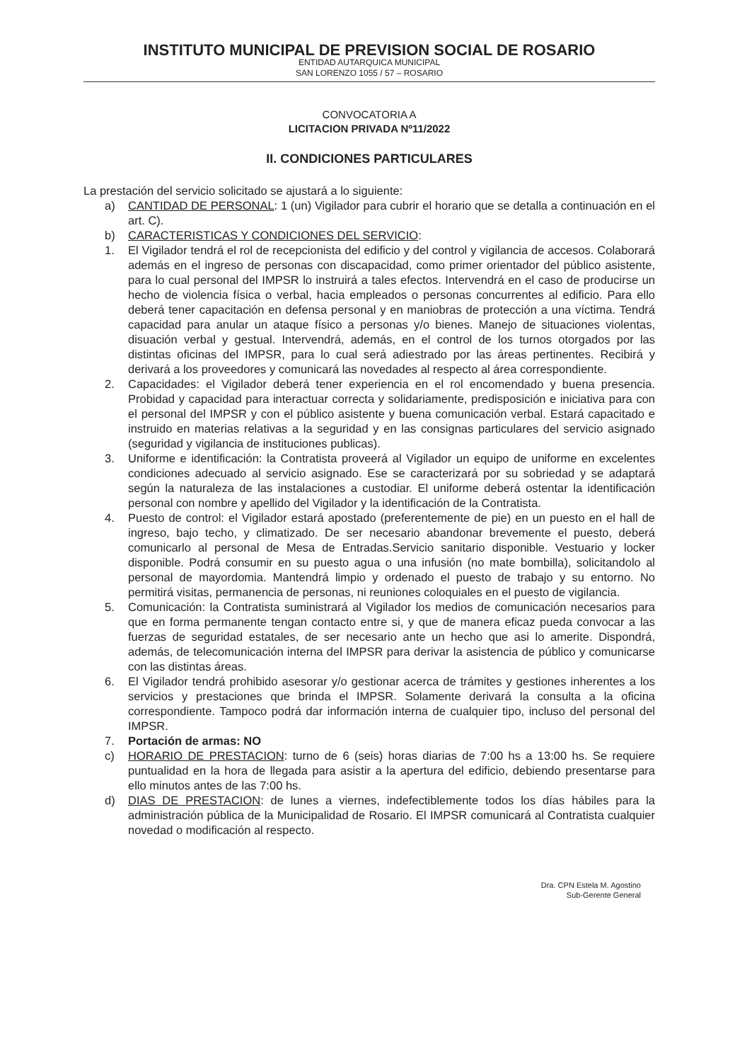INSTITUTO MUNICIPAL DE PREVISION SOCIAL DE ROSARIO
ENTIDAD AUTARQUICA MUNICIPAL
SAN LORENZO 1055 / 57 – ROSARIO
CONVOCATORIA A
LICITACION PRIVADA Nº11/2022
II. CONDICIONES PARTICULARES
La prestación del servicio solicitado se ajustará a lo siguiente:
a) CANTIDAD DE PERSONAL: 1 (un) Vigilador para cubrir el horario que se detalla a continuación en el art. C).
b) CARACTERISTICAS Y CONDICIONES DEL SERVICIO:
1. El Vigilador tendrá el rol de recepcionista del edificio y del control y vigilancia de accesos. Colaborará además en el ingreso de personas con discapacidad, como primer orientador del público asistente, para lo cual personal del IMPSR lo instruirá a tales efectos. Intervendrá en el caso de producirse un hecho de violencia física o verbal, hacia empleados o personas concurrentes al edificio. Para ello deberá tener capacitación en defensa personal y en maniobras de protección a una víctima. Tendrá capacidad para anular un ataque físico a personas y/o bienes. Manejo de situaciones violentas, disuación verbal y gestual. Intervendrá, además, en el control de los turnos otorgados por las distintas oficinas del IMPSR, para lo cual será adiestrado por las áreas pertinentes. Recibirá y derivará a los proveedores y comunicará las novedades al respecto al área correspondiente.
2. Capacidades: el Vigilador deberá tener experiencia en el rol encomendado y buena presencia. Probidad y capacidad para interactuar correcta y solidariamente, predisposición e iniciativa para con el personal del IMPSR y con el público asistente y buena comunicación verbal. Estará capacitado e instruido en materias relativas a la seguridad y en las consignas particulares del servicio asignado (seguridad y vigilancia de instituciones publicas).
3. Uniforme e identificación: la Contratista proveerá al Vigilador un equipo de uniforme en excelentes condiciones adecuado al servicio asignado. Ese se caracterizará por su sobriedad y se adaptará según la naturaleza de las instalaciones a custodiar. El uniforme deberá ostentar la identificación personal con nombre y apellido del Vigilador y la identificación de la Contratista.
4. Puesto de control: el Vigilador estará apostado (preferentemente de pie) en un puesto en el hall de ingreso, bajo techo, y climatizado. De ser necesario abandonar brevemente el puesto, deberá comunicarlo al personal de Mesa de Entradas.Servicio sanitario disponible. Vestuario y locker disponible. Podrá consumir en su puesto agua o una infusión (no mate bombilla), solicitandolo al personal de mayordomia. Mantendrá limpio y ordenado el puesto de trabajo y su entorno. No permitirá visitas, permanencia de personas, ni reuniones coloquiales en el puesto de vigilancia.
5. Comunicación: la Contratista suministrará al Vigilador los medios de comunicación necesarios para que en forma permanente tengan contacto entre si, y que de manera eficaz pueda convocar a las fuerzas de seguridad estatales, de ser necesario ante un hecho que asi lo amerite. Dispondrá, además, de telecomunicación interna del IMPSR para derivar la asistencia de público y comunicarse con las distintas áreas.
6. El Vigilador tendrá prohibido asesorar y/o gestionar acerca de trámites y gestiones inherentes a los servicios y prestaciones que brinda el IMPSR. Solamente derivará la consulta a la oficina correspondiente. Tampoco podrá dar información interna de cualquier tipo, incluso del personal del IMPSR.
7. Portación de armas: NO
c) HORARIO DE PRESTACION: turno de 6 (seis) horas diarias de 7:00 hs a 13:00 hs. Se requiere puntualidad en la hora de llegada para asistir a la apertura del edificio, debiendo presentarse para ello minutos antes de las 7:00 hs.
d) DIAS DE PRESTACION: de lunes a viernes, indefectiblemente todos los días hábiles para la administración pública de la Municipalidad de Rosario. El IMPSR comunicará al Contratista cualquier novedad o modificación al respecto.
Dra. CPN Estela M. Agostino
Sub-Gerente General